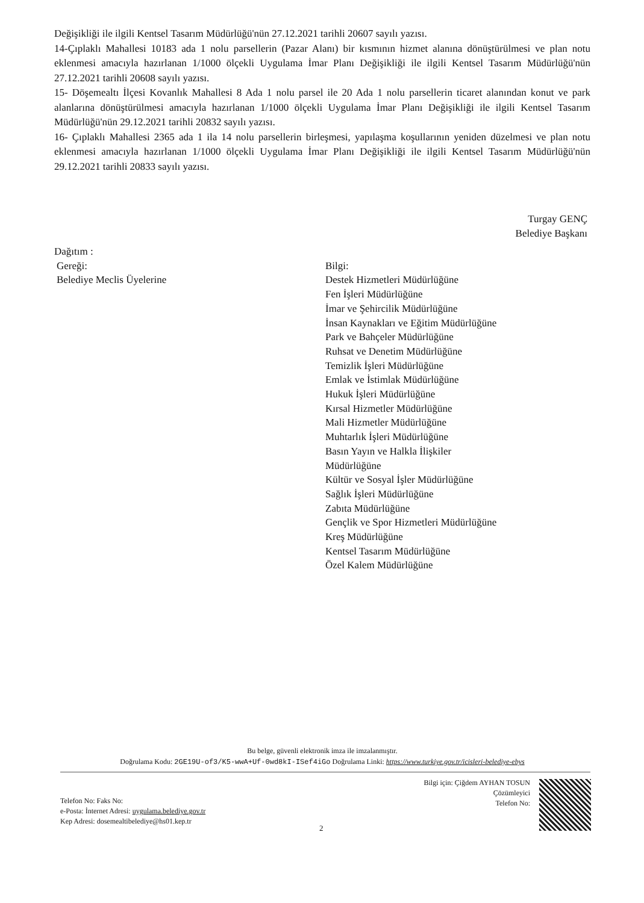Değişikliği ile ilgili Kentsel Tasarım Müdürlüğü'nün 27.12.2021 tarihli 20607 sayılı yazısı.
14-Çıplaklı Mahallesi 10183 ada 1 nolu parsellerin (Pazar Alanı) bir kısmının hizmet alanına dönüştürülmesi ve plan notu eklenmesi amacıyla hazırlanan 1/1000 ölçekli Uygulama İmar Planı Değişikliği ile ilgili Kentsel Tasarım Müdürlüğü'nün 27.12.2021 tarihli 20608 sayılı yazısı.
15- Döşemealtı İlçesi Kovanlık Mahallesi 8 Ada 1 nolu parsel ile 20 Ada 1 nolu parsellerin ticaret alanından konut ve park alanlarına dönüştürülmesi amacıyla hazırlanan 1/1000 ölçekli Uygulama İmar Planı Değişikliği ile ilgili Kentsel Tasarım Müdürlüğü'nün 29.12.2021 tarihli 20832 sayılı yazısı.
16- Çıplaklı Mahallesi 2365 ada 1 ila 14 nolu parsellerin birleşmesi, yapılaşma koşullarının yeniden düzelmesi ve plan notu eklenmesi amacıyla hazırlanan 1/1000 ölçekli Uygulama İmar Planı Değişikliği ile ilgili Kentsel Tasarım Müdürlüğü'nün 29.12.2021 tarihli 20833 sayılı yazısı.
Turgay GENÇ
Belediye Başkanı
Dağıtım :
Gereği:
Belediye Meclis Üyelerine
Bilgi:
Destek Hizmetleri Müdürlüğüne
Fen İşleri Müdürlüğüne
İmar ve Şehircilik Müdürlüğüne
İnsan Kaynakları ve Eğitim Müdürlüğüne
Park ve Bahçeler Müdürlüğüne
Ruhsat ve Denetim Müdürlüğüne
Temizlik İşleri Müdürlüğüne
Emlak ve İstimlak Müdürlüğüne
Hukuk İşleri Müdürlüğüne
Kırsal Hizmetler Müdürlüğüne
Mali Hizmetler Müdürlüğüne
Muhtarlık İşleri Müdürlüğüne
Basın Yayın ve Halkla İlişkiler
Müdürlüğüne
Kültür ve Sosyal İşler Müdürlüğüne
Sağlık İşleri Müdürlüğüne
Zabıta Müdürlüğüne
Gençlik ve Spor Hizmetleri Müdürlüğüne
Kreş Müdürlüğüne
Kentsel Tasarım Müdürlüğüne
Özel Kalem Müdürlüğüne
Bu belge, güvenli elektronik imza ile imzalanmıştır.
Doğrulama Kodu: 2GE19U-of3/K5-wwA+Uf-0wd8kI-ISef4iGo Doğrulama Linki: https://www.turkiye.gov.tr/icisleri-belediye-ebys
Bilgi için: Çiğdem AYHAN TOSUN
Çözümleyici
Telefon No:
Telefon No: Faks No:
e-Posta: İnternet Adresi: uygulama.belediye.gov.tr
Kep Adresi: dosemealtibelediye@hs01.kep.tr
2